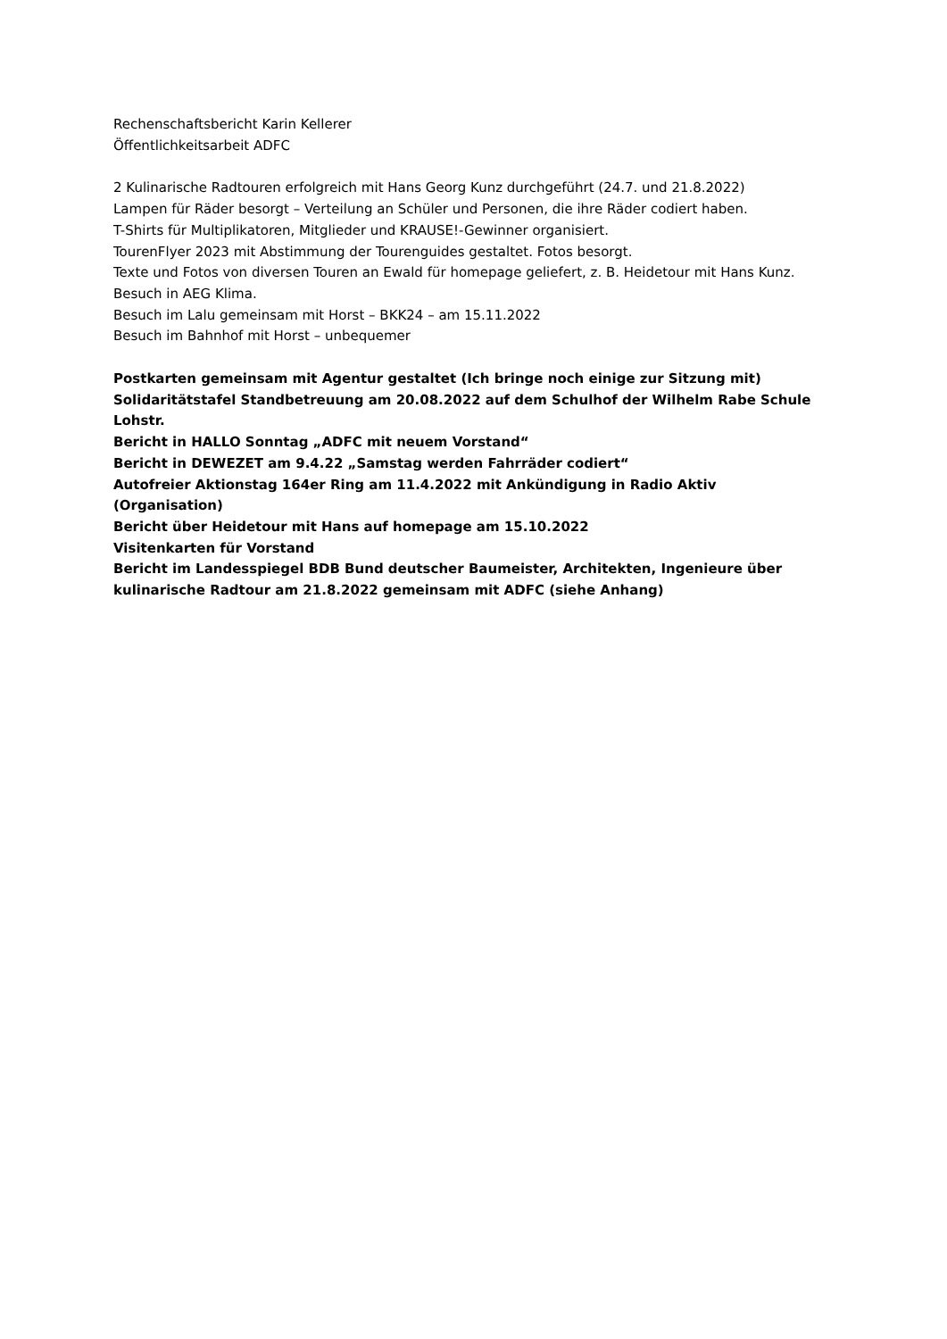Rechenschaftsbericht Karin Kellerer
Öffentlichkeitsarbeit ADFC
2 Kulinarische Radtouren erfolgreich mit Hans Georg Kunz durchgeführt (24.7. und 21.8.2022)
Lampen für Räder besorgt – Verteilung an Schüler und Personen, die ihre Räder codiert haben.
T-Shirts für Multiplikatoren, Mitglieder und KRAUSE!-Gewinner organisiert.
TourenFlyer 2023 mit Abstimmung der Tourenguides gestaltet. Fotos besorgt.
Texte und Fotos von diversen Touren an Ewald für homepage geliefert, z. B. Heidetour mit Hans Kunz.
Besuch in AEG Klima.
Besuch im Lalu gemeinsam mit Horst – BKK24 – am 15.11.2022
Besuch im Bahnhof mit Horst – unbequemer
Postkarten gemeinsam mit Agentur gestaltet (Ich bringe noch einige zur Sitzung mit)
Solidaritätstafel Standbetreuung am 20.08.2022 auf dem Schulhof der Wilhelm Rabe Schule Lohstr.
Bericht in HALLO Sonntag „ADFC mit neuem Vorstand“
Bericht in DEWEZET am 9.4.22 „Samstag werden Fahrräder codiert“
Autofreier Aktionstag 164er Ring am 11.4.2022 mit Ankündigung in Radio Aktiv (Organisation)
Bericht über Heidetour mit Hans auf homepage am 15.10.2022
Visitenkarten für Vorstand
Bericht im Landesspiegel BDB Bund deutscher Baumeister, Architekten, Ingenieure über kulinarische Radtour am 21.8.2022 gemeinsam mit ADFC (siehe Anhang)